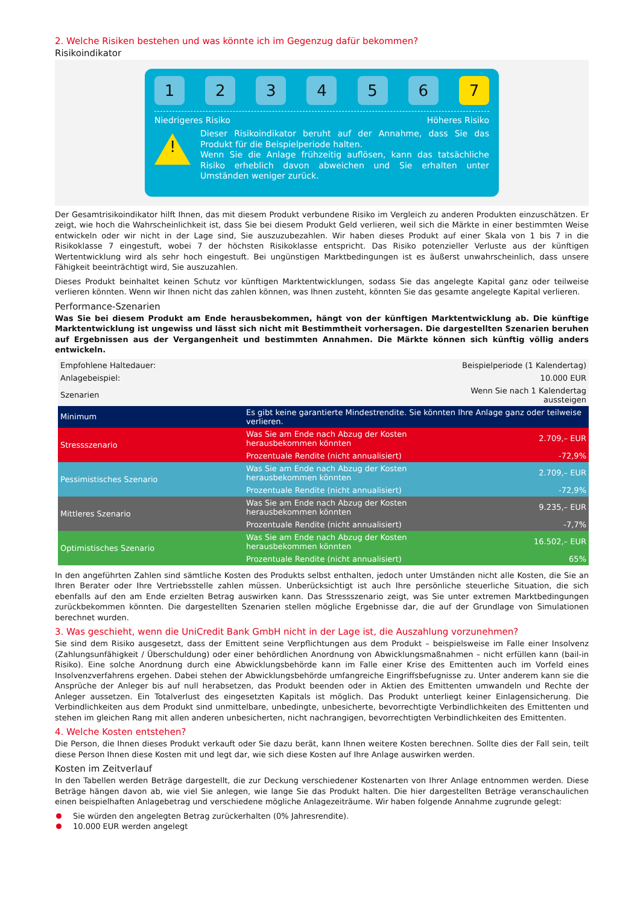2. Welche Risiken bestehen und was könnte ich im Gegenzug dafür bekommen?
Risikoindikator
1 2 3 4 5 6 7
Niedrigeres Risiko Höheres Risiko
!
Dieser Risikoindikator beruht auf der Annahme, dass Sie das Produkt für die Beispielperiode halten.
Wenn Sie die Anlage frühzeitig auflösen, kann das tatsächliche Risiko erheblich davon abweichen und Sie erhalten unter Umständen weniger zurück.
Der Gesamtrisikoindikator hilft Ihnen, das mit diesem Produkt verbundene Risiko im Vergleich zu anderen Produkten einzuschätzen. Er zeigt, wie hoch die Wahrscheinlichkeit ist, dass Sie bei diesem Produkt Geld verlieren, weil sich die Märkte in einer bestimmten Weise entwickeln oder wir nicht in der Lage sind, Sie auszuzubezahlen. Wir haben dieses Produkt auf einer Skala von 1 bis 7 in die Risikoklasse 7 eingestuft, wobei 7 der höchsten Risikoklasse entspricht. Das Risiko potenzieller Verluste aus der künftigen Wertentwicklung wird als sehr hoch eingestuft. Bei ungünstigen Marktbedingungen ist es äußerst unwahrscheinlich, dass unsere Fähigkeit beeinträchtigt wird, Sie auszuzahlen.
Dieses Produkt beinhaltet keinen Schutz vor künftigen Marktentwicklungen, sodass Sie das angelegte Kapital ganz oder teilweise verlieren könnten. Wenn wir Ihnen nicht das zahlen können, was Ihnen zusteht, könnten Sie das gesamte angelegte Kapital verlieren.
Performance-Szenarien
Was Sie bei diesem Produkt am Ende herausbekommen, hängt von der künftigen Marktentwicklung ab. Die künftige Marktentwicklung ist ungewiss und lässt sich nicht mit Bestimmtheit vorhersagen. Die dargestellten Szenarien beruhen auf Ergebnissen aus der Vergangenheit und bestimmten Annahmen. Die Märkte können sich künftig völlig anders entwickeln.
| Empfohlene Haltedauer: | | Beispielperiode (1 Kalendertag) |
| Anlagebeispiel: | | 10.000 EUR |
| Szenarien | | Wenn Sie nach 1 Kalendertag aussteigen |
| Minimum | Es gibt keine garantierte Mindestrendite. Sie könnten Ihre Anlage ganz oder teilweise verlieren. | |
| Stressszenario | Was Sie am Ende nach Abzug der Kosten herausbekommen könnten | 2.709,– EUR |
| | Prozentuale Rendite (nicht annualisiert) | -72,9% |
| Pessimistisches Szenario | Was Sie am Ende nach Abzug der Kosten herausbekommen könnten | 2.709,– EUR |
| | Prozentuale Rendite (nicht annualisiert) | -72,9% |
| Mittleres Szenario | Was Sie am Ende nach Abzug der Kosten herausbekommen könnten | 9.235,– EUR |
| | Prozentuale Rendite (nicht annualisiert) | -7,7% |
| Optimistisches Szenario | Was Sie am Ende nach Abzug der Kosten herausbekommen könnten | 16.502,– EUR |
| | Prozentuale Rendite (nicht annualisiert) | 65% |
In den angeführten Zahlen sind sämtliche Kosten des Produkts selbst enthalten, jedoch unter Umständen nicht alle Kosten, die Sie an Ihren Berater oder Ihre Vertriebsstelle zahlen müssen. Unberücksichtigt ist auch Ihre persönliche steuerliche Situation, die sich ebenfalls auf den am Ende erzielten Betrag auswirken kann. Das Stressszenario zeigt, was Sie unter extremen Marktbedingungen zurückbekommen könnten. Die dargestellten Szenarien stellen mögliche Ergebnisse dar, die auf der Grundlage von Simulationen berechnet wurden.
3. Was geschieht, wenn die UniCredit Bank GmbH nicht in der Lage ist, die Auszahlung vorzunehmen?
Sie sind dem Risiko ausgesetzt, dass der Emittent seine Verpflichtungen aus dem Produkt – beispielsweise im Falle einer Insolvenz (Zahlungsunfähigkeit / Überschuldung) oder einer behördlichen Anordnung von Abwicklungsmaßnahmen – nicht erfüllen kann (bail-in Risiko). Eine solche Anordnung durch eine Abwicklungsbehörde kann im Falle einer Krise des Emittenten auch im Vorfeld eines Insolvenzverfahrens ergehen. Dabei stehen der Abwicklungsbehörde umfangreiche Eingriffsbefugnisse zu. Unter anderem kann sie die Ansprüche der Anleger bis auf null herabsetzen, das Produkt beenden oder in Aktien des Emittenten umwandeln und Rechte der Anleger aussetzen. Ein Totalverlust des eingesetzten Kapitals ist möglich. Das Produkt unterliegt keiner Einlagensicherung. Die Verbindlichkeiten aus dem Produkt sind unmittelbare, unbedingte, unbesicherte, bevorrechtigte Verbindlichkeiten des Emittenten und stehen im gleichen Rang mit allen anderen unbesicherten, nicht nachrangigen, bevorrechtigten Verbindlichkeiten des Emittenten.
4. Welche Kosten entstehen?
Die Person, die Ihnen dieses Produkt verkauft oder Sie dazu berät, kann Ihnen weitere Kosten berechnen. Sollte dies der Fall sein, teilt diese Person Ihnen diese Kosten mit und legt dar, wie sich diese Kosten auf Ihre Anlage auswirken werden.
Kosten im Zeitverlauf
In den Tabellen werden Beträge dargestellt, die zur Deckung verschiedener Kostenarten von Ihrer Anlage entnommen werden. Diese Beträge hängen davon ab, wie viel Sie anlegen, wie lange Sie das Produkt halten. Die hier dargestellten Beträge veranschaulichen einen beispielhaften Anlagebetrag und verschiedene mögliche Anlagezeiträume. Wir haben folgende Annahme zugrunde gelegt:
Sie würden den angelegten Betrag zurückerhalten (0% Jahresrendite).
10.000 EUR werden angelegt